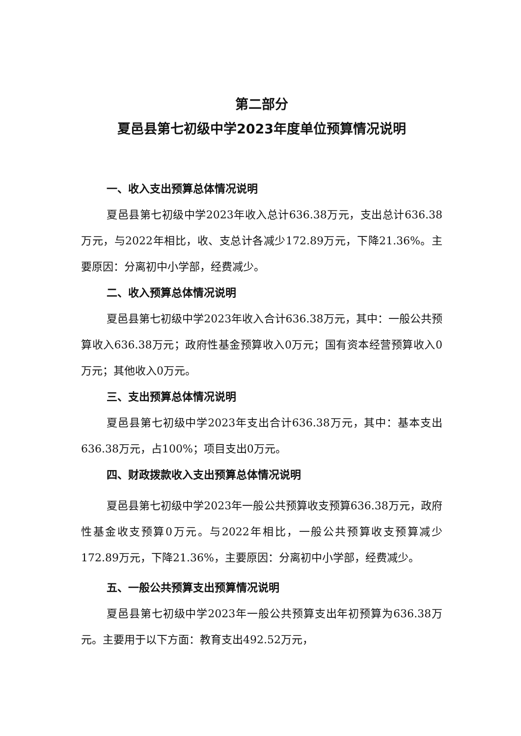第二部分
夏邑县第七初级中学2023年度单位预算情况说明
一、收入支出预算总体情况说明
夏邑县第七初级中学2023年收入总计636.38万元，支出总计636.38万元，与2022年相比，收、支总计各减少172.89万元，下降21.36%。主要原因：分离初中小学部，经费减少。
二、收入预算总体情况说明
夏邑县第七初级中学2023年收入合计636.38万元，其中：一般公共预算收入636.38万元；政府性基金预算收入0万元；国有资本经营预算收入0万元；其他收入0万元。
三、支出预算总体情况说明
夏邑县第七初级中学2023年支出合计636.38万元，其中：基本支出636.38万元，占100%；项目支出0万元。
四、财政拨款收入支出预算总体情况说明
夏邑县第七初级中学2023年一般公共预算收支预算636.38万元，政府性基金收支预算0万元。与2022年相比，一般公共预算收支预算减少172.89万元，下降21.36%，主要原因：分离初中小学部，经费减少。
五、一般公共预算支出预算情况说明
夏邑县第七初级中学2023年一般公共预算支出年初预算为636.38万元。主要用于以下方面：教育支出492.52万元，